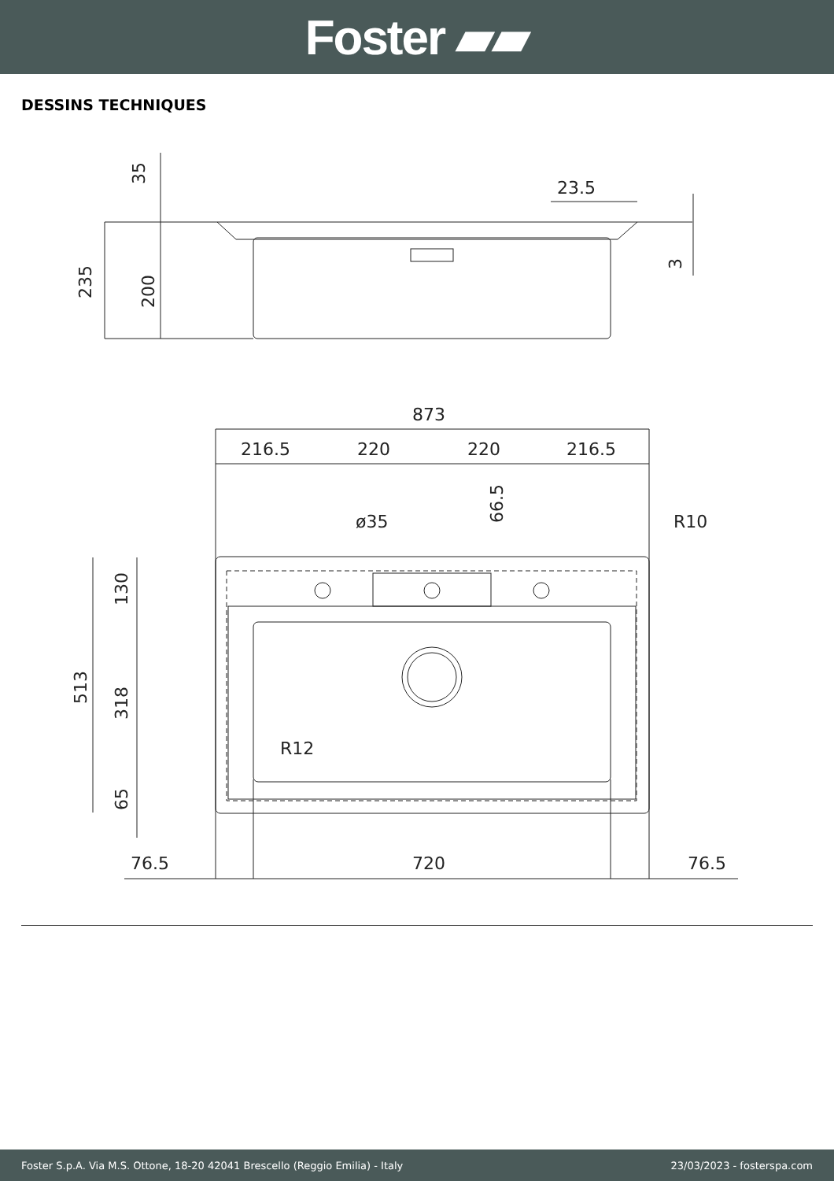Foster ▰▰
DESSINS TECHNIQUES
35
23.5
235
200
3
873
216.5
220
220
216.5
66.5
ø35
R10
513
130
318
65
R12
76.5
720
76.5
Foster S.p.A. Via M.S. Ottone, 18-20 42041 Brescello (Reggio Emilia) - Italy 23/03/2023 - fosterspa.com